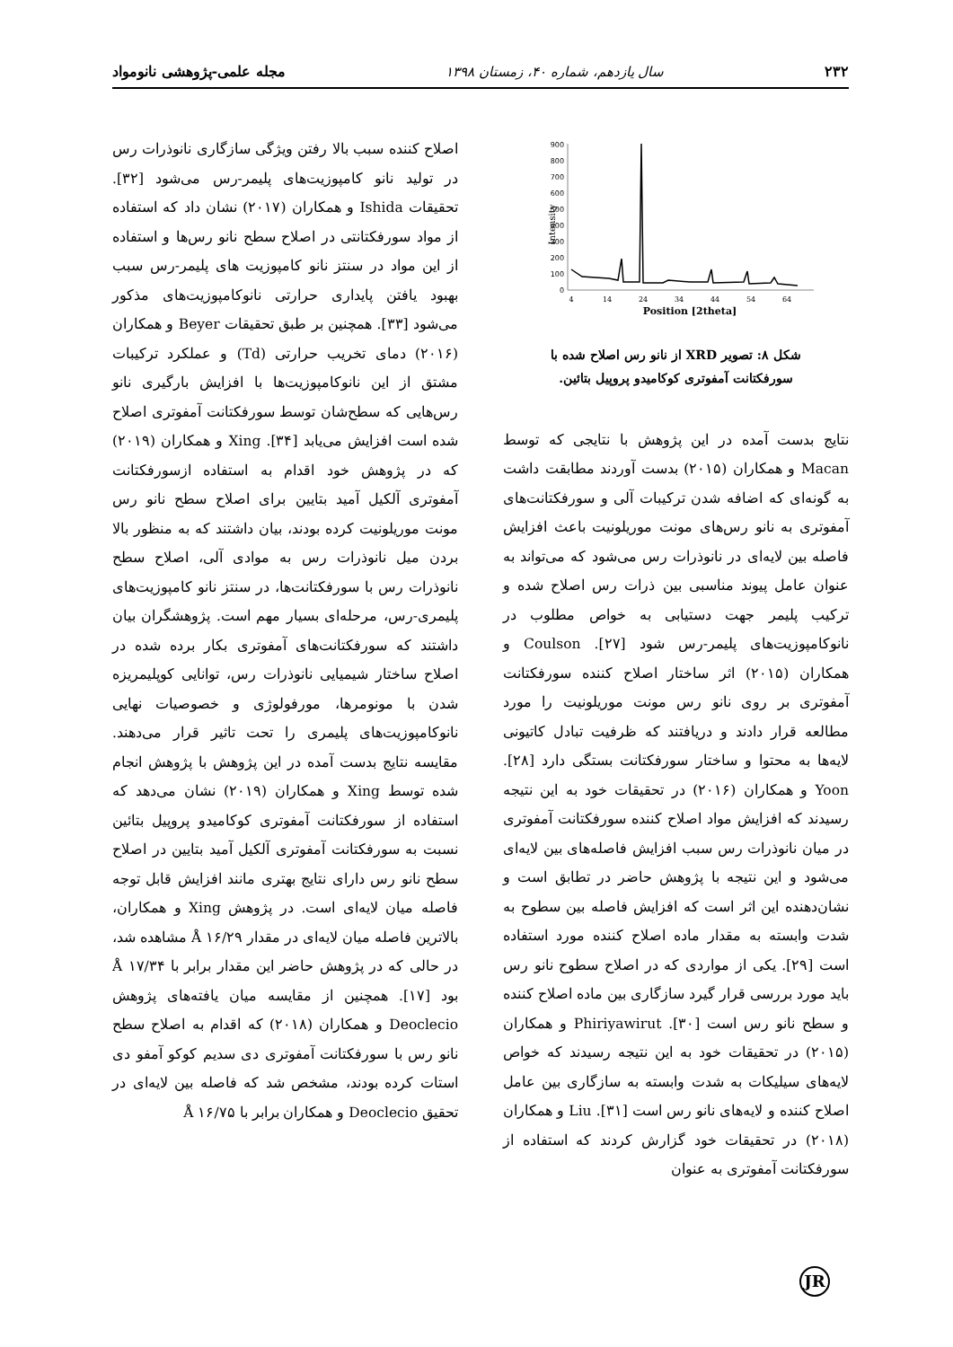۲۳۲ سال یازدهم، شماره ۴۰، زمستان ۱۳۹۸ مجله علمی-پژوهشی نانومواد
900
800
700
600
500
400
300
200
100
0
Intensity
4
14
24
34
44
54
64
Position [2theta]
شکل ۸: تصویر XRD از نانو رس اصلاح شده با
سورفکتانت آمفوتری کوکامیدو پروپیل بتائین.
نتایج بدست آمده در این پژوهش با نتایجی که توسط Macan و همکاران (۲۰۱۵) بدست آوردند مطابقت داشت به گونه‌ای که اضافه شدن ترکیبات آلی و سورفکتانت‌های آمفوتری به نانو رس‌های مونت موریلونیت باعث افزایش فاصله بین لایه‌ای در نانوذرات رس می‌شود که می‌تواند به عنوان عامل پیوند مناسبی بین ذرات رس اصلاح شده و ترکیب پلیمر جهت دستیابی به خواص مطلوب در نانوکامپوزیت‌های پلیمر-رس شود [۲۷]. Coulson و همکاران (۲۰۱۵) اثر ساختار اصلاح کننده سورفکتانت آمفوتری بر روی نانو رس مونت موریلونیت را مورد مطالعه قرار دادند و دریافتند که ظرفیت تبادل کاتیونی لایه‌ها به محتوا و ساختار سورفکتانت بستگی دارد [۲۸]. Yoon و همکاران (۲۰۱۶) در تحقیقات خود به این نتیجه رسیدند که افزایش مواد اصلاح کننده سورفکتانت آمفوتری در میان نانوذرات رس سبب افزایش فاصله‌های بین لایه‌ای می‌شود و این نتیجه با پژوهش حاضر در تطابق است و نشان‌دهنده این اثر است که افزایش فاصله بین سطوح به شدت وابسته به مقدار ماده اصلاح کننده مورد استفاده است [۲۹]. یکی از مواردی که در اصلاح سطوح نانو رس باید مورد بررسی قرار گیرد سازگاری بین ماده اصلاح کننده و سطح نانو رس است [۳۰]. Phiriyawirut و همکاران (۲۰۱۵) در تحقیقات خود به این نتیجه رسیدند که خواص لایه‌های سیلیکات به شدت وابسته به سازگاری بین عامل اصلاح کننده و لایه‌های نانو رس است [۳۱]. Liu و همکاران (۲۰۱۸) در تحقیقات خود گزارش کردند که استفاده از سورفکتانت آمفوتری به عنوان
اصلاح کننده سبب بالا رفتن ویژگی سازگاری نانوذرات رس در تولید نانو کامپوزیت‌های پلیمر-رس می‌شود [۳۲]. تحقیقات Ishida و همکاران (۲۰۱۷) نشان داد که استفاده از مواد سورفکتانتی در اصلاح سطح نانو رس‌ها و استفاده از این مواد در سنتز نانو کامپوزیت های پلیمر-رس سبب بهبود یافتن پایداری حرارتی نانوکامپوزیت‌های مذکور می‌شود [۳۳]. همچنین بر طبق تحقیقات Beyer و همکاران (۲۰۱۶) دمای تخریب حرارتی (Td) و عملکرد ترکیبات مشتق از این نانوکامپوزیت‌ها با افزایش بارگیری نانو رس‌هایی که سطح‌شان توسط سورفکتانت آمفوتری اصلاح شده است افزایش می‌یابد [۳۴]. Xing و همکاران (۲۰۱۹) که در پژوهش خود اقدام به استفاده ازسورفکتانت آمفوتری آلکیل آمید بتایین برای اصلاح سطح نانو رس مونت موریلونیت کرده بودند، بیان داشتند که به منظور بالا بردن میل نانوذرات رس به موادی آلی، اصلاح سطح نانوذرات رس با سورفکتانت‌ها، در سنتز نانو کامپوزیت‌های پلیمری-رس، مرحله‌ای بسیار مهم است. پژوهشگران بیان داشتند که سورفکتانت‌های آمفوتری بکار برده شده در اصلاح ساختار شیمیایی نانوذرات رس، توانایی کوپلیمریزه شدن با مونومرها، مورفولوژی و خصوصیات نهایی نانوکامپوزیت‌های پلیمری را تحت تاثیر قرار می‌دهند. مقایسه نتایج بدست آمده در این پژوهش با پژوهش انجام شده توسط Xing و همکاران (۲۰۱۹) نشان می‌دهد که استفاده از سورفکتانت آمفوتری کوکامیدو پروپیل بتائین نسبت به سورفکتانت آمفوتری آلکیل آمید بتایین در اصلاح سطح نانو رس دارای نتایج بهتری مانند افزایش قابل توجه فاصله میان لایه‌ای است. در پژوهش Xing و همکاران، بالاترین فاصله میان لایه‌ای در مقدار Å ۱۶/۲۹ مشاهده شد، در حالی که در پژوهش حاضر این مقدار برابر با Å ۱۷/۳۴ بود [۱۷]. همچنین از مقایسه میان یافته‌های پژوهش Deoclecio و همکاران (۲۰۱۸) که اقدام به اصلاح سطح نانو رس با سورفکتانت آمفوتری دی سدیم کوکو آمفو دی استات کرده بودند، مشخص شد که فاصله بین لایه‌ای در تحقیق Deoclecio و همکاران برابر با Å ۱۶/۷۵
JR